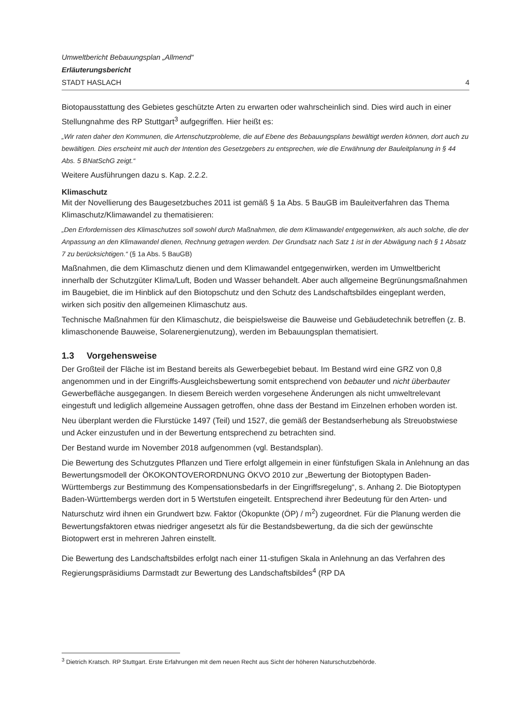Umweltbericht Bebauungsplan „Allmend“
Erläuterungsbericht
STADT HASLACH 4
Biotopausstattung des Gebietes geschützte Arten zu erwarten oder wahrscheinlich sind. Dies wird auch in einer Stellungnahme des RP Stuttgart<sup>3</sup> aufgegriffen. Hier heißt es:
„Wir raten daher den Kommunen, die Artenschutzprobleme, die auf Ebene des Bebauungsplans bewältigt werden können, dort auch zu bewältigen. Dies erscheint mit auch der Intention des Gesetzgebers zu entsprechen, wie die Erwähnung der Bauleitplanung in § 44 Abs. 5 BNatSchG zeigt.“
Weitere Ausführungen dazu s. Kap. 2.2.2.
Klimaschutz
Mit der Novellierung des Baugesetzbuches 2011 ist gemäß § 1a Abs. 5 BauGB im Bauleitverfahren das Thema Klimaschutz/Klimawandel zu thematisieren:
„Den Erfordernissen des Klimaschutzes soll sowohl durch Maßnahmen, die dem Klimawandel entgegenwirken, als auch solche, die der Anpassung an den Klimawandel dienen, Rechnung getragen werden. Der Grundsatz nach Satz 1 ist in der Abwägung nach § 1 Absatz 7 zu berücksichtigen.“ (§ 1a Abs. 5 BauGB)
Maßnahmen, die dem Klimaschutz dienen und dem Klimawandel entgegenwirken, werden im Umweltbericht innerhalb der Schutzgüter Klima/Luft, Boden und Wasser behandelt. Aber auch allgemeine Begrünungsmaßnahmen im Baugebiet, die im Hinblick auf den Biotopschutz und den Schutz des Landschaftsbildes eingeplant werden, wirken sich positiv den allgemeinen Klimaschutz aus.
Technische Maßnahmen für den Klimaschutz, die beispielsweise die Bauweise und Gebäudetechnik betreffen (z. B. klimaschonende Bauweise, Solarenergienutzung), werden im Bebauungsplan thematisiert.
1.3 Vorgehensweise
Der Großteil der Fläche ist im Bestand bereits als Gewerbegebiet bebaut. Im Bestand wird eine GRZ von 0,8 angenommen und in der Eingriffs-Ausgleichsbewertung somit entsprechend von bebauter und nicht überbauter Gewerbefläche ausgegangen. In diesem Bereich werden vorgesehene Änderungen als nicht umweltrelevant eingestuft und lediglich allgemeine Aussagen getroffen, ohne dass der Bestand im Einzelnen erhoben worden ist.
Neu überplant werden die Flurstücke 1497 (Teil) und 1527, die gemäß der Bestandserhebung als Streuobstwiese und Acker einzustufen und in der Bewertung entsprechend zu betrachten sind.
Der Bestand wurde im November 2018 aufgenommen (vgl. Bestandsplan).
Die Bewertung des Schutzgutes Pflanzen und Tiere erfolgt allgemein in einer fünfstufigen Skala in Anlehnung an das Bewertungsmodell der ÖKOKONTOVERORDNUNG ÖKVO 2010 zur „Bewertung der Biotoptypen Baden-Württembergs zur Bestimmung des Kompensationsbedarfs in der Eingriffsregelung“, s. Anhang 2. Die Biotoptypen Baden-Württembergs werden dort in 5 Wertstufen eingeteilt. Entsprechend ihrer Bedeutung für den Arten- und Naturschutz wird ihnen ein Grundwert bzw. Faktor (Ökopunkte (ÖP) / m<sup>2</sup>) zugeordnet. Für die Planung werden die Bewertungsfaktoren etwas niedriger angesetzt als für die Bestandsbewertung, da die sich der gewünschte Biotopwert erst in mehreren Jahren einstellt.
Die Bewertung des Landschaftsbildes erfolgt nach einer 11-stufigen Skala in Anlehnung an das Verfahren des Regierungspräsidiums Darmstadt zur Bewertung des Landschaftsbildes<sup>4</sup> (RP DA
<sup>3</sup> Dietrich Kratsch. RP Stuttgart. Erste Erfahrungen mit dem neuen Recht aus Sicht der höheren Naturschutzbehörde.